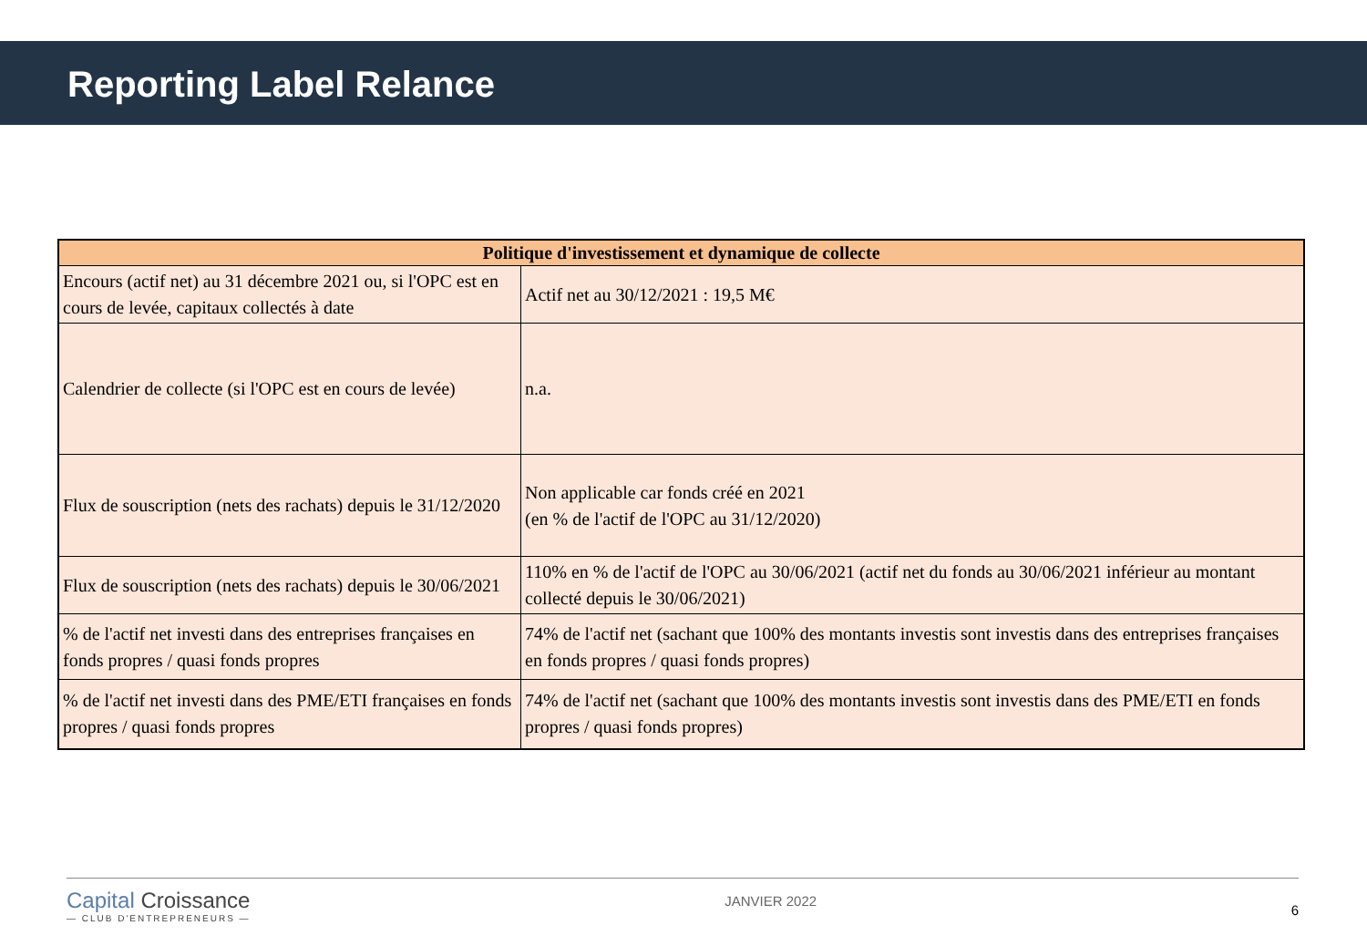Reporting Label Relance
| Politique d'investissement et dynamique de collecte | |
| --- | --- |
| Encours (actif net) au 31 décembre 2021 ou, si l'OPC est en cours de levée, capitaux collectés à date | Actif net au 30/12/2021 : 19,5 M€ |
| Calendrier de collecte (si l'OPC est en cours de levée) | n.a. |
| Flux de souscription (nets des rachats) depuis le 31/12/2020 | Non applicable car fonds créé en 2021 (en % de l'actif de l'OPC au 31/12/2020) |
| Flux de souscription (nets des rachats) depuis le 30/06/2021 | 110% en % de l'actif de l'OPC au 30/06/2021 (actif net du fonds au 30/06/2021 inférieur au montant collecté depuis le 30/06/2021) |
| % de l'actif net investi dans des entreprises françaises en fonds propres / quasi fonds propres | 74% de l'actif net (sachant que 100% des montants investis sont investis dans des entreprises françaises en fonds propres / quasi fonds propres) |
| % de l'actif net investi dans des PME/ETI françaises en fonds propres / quasi fonds propres | 74% de l'actif net (sachant que 100% des montants investis sont investis dans des PME/ETI en fonds propres / quasi fonds propres) |
Capital Croissance
— CLUB D'ENTREPRENEURS —
JANVIER 2022
6